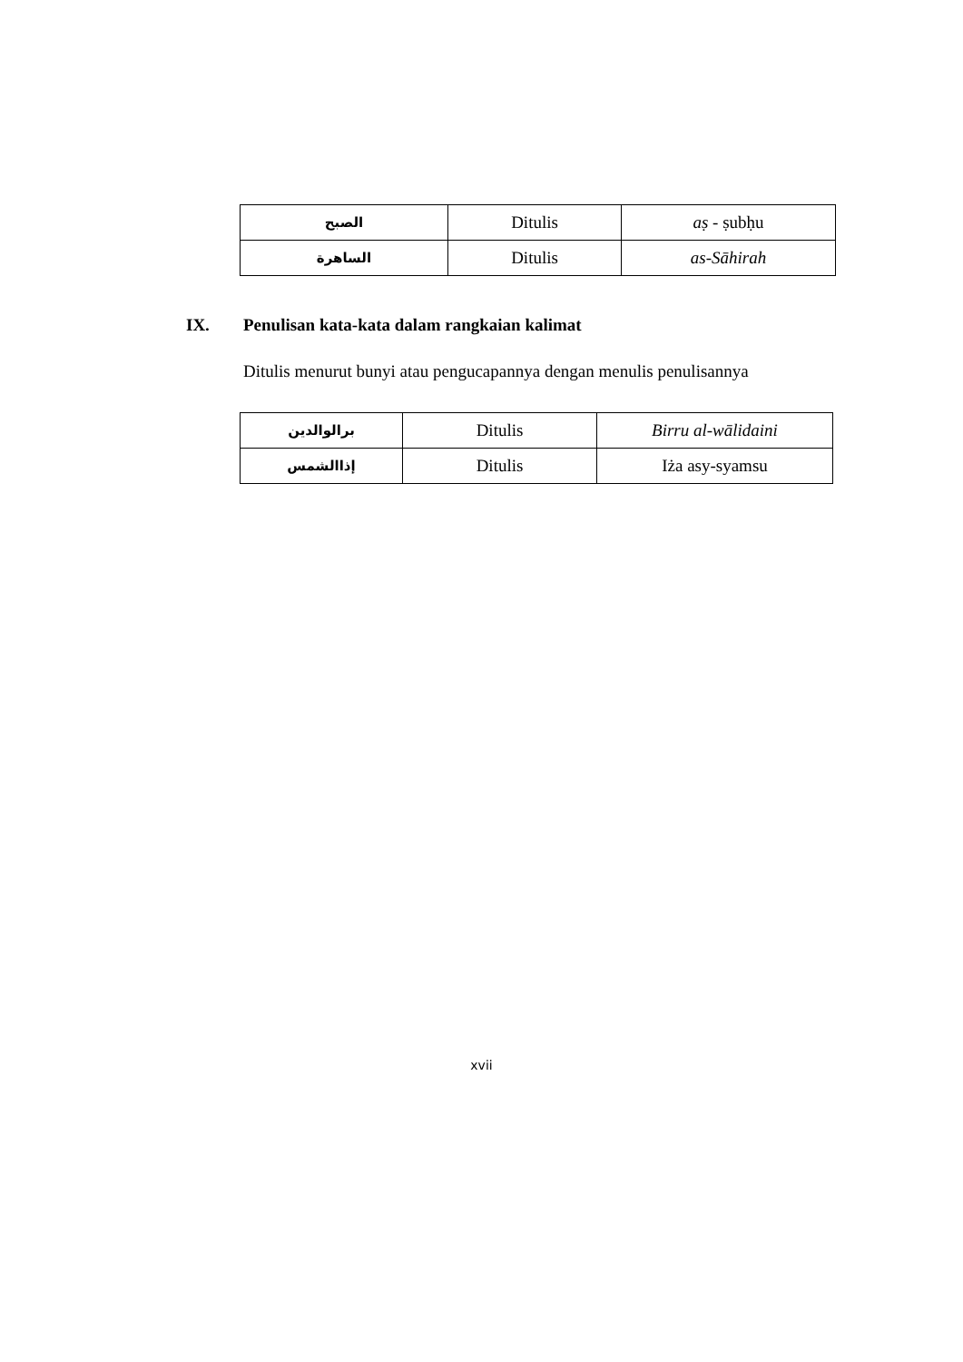| الصبح | Ditulis | aṣ - ṣubḥu |
| الساهرة | Ditulis | as-Sāhirah |
IX. Penulisan kata-kata dalam rangkaian kalimat
Ditulis menurut bunyi atau pengucapannya dengan menulis penulisannya
| برالوالدين | Ditulis | Birru al-wālidaini |
| إذاالشمس | Ditulis | Iża asy-syamsu |
xvii